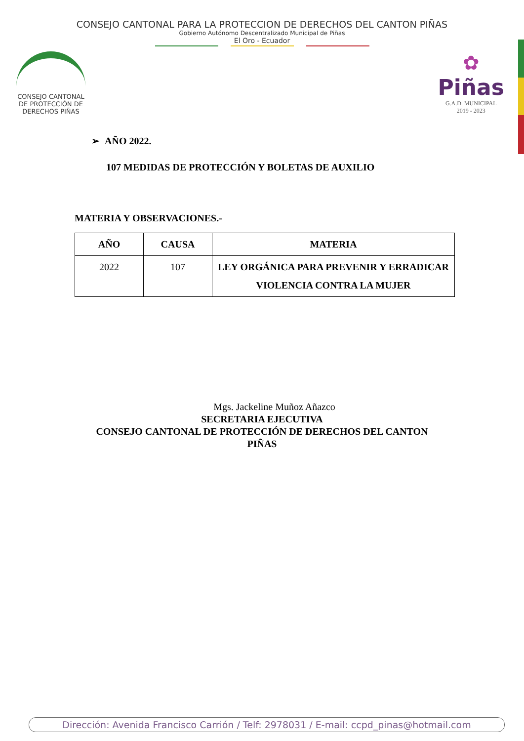CONSEJO CANTONAL PARA LA PROTECCION DE DERECHOS DEL CANTON PIÑAS
Gobierno Autónomo Descentralizado Municipal de Piñas
El Oro - Ecuador
CONSEJO CANTONAL DE PROTECCIÓN DE DERECHOS PIÑAS
✿
Piñas
G.A.D. MUNICIPAL
2019 - 2023
➢ AÑO 2022.
107 MEDIDAS DE PROTECCIÓN Y BOLETAS DE AUXILIO
MATERIA Y OBSERVACIONES.-
| AÑO | CAUSA | MATERIA |
| --- | --- | --- |
| 2022 | 107 | LEY ORGÁNICA PARA PREVENIR Y ERRADICAR VIOLENCIA CONTRA LA MUJER |
Mgs. Jackeline Muñoz Añazco
SECRETARIA EJECUTIVA
CONSEJO CANTONAL DE PROTECCIÓN DE DERECHOS DEL CANTON
PIÑAS
Dirección: Avenida Francisco Carrión / Telf: 2978031 / E-mail: ccpd_pinas@hotmail.com